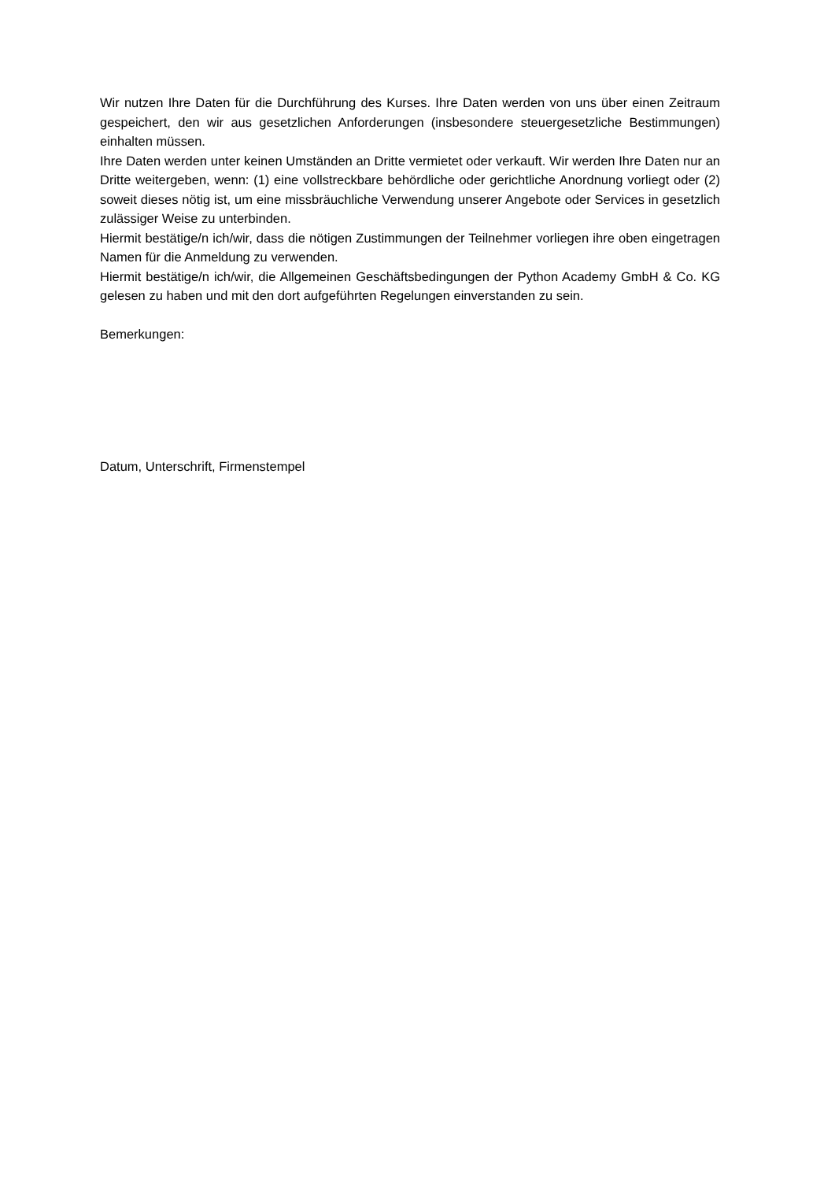Wir nutzen Ihre Daten für die Durchführung des Kurses. Ihre Daten werden von uns über einen Zeitraum gespeichert, den wir aus gesetzlichen Anforderungen (insbesondere steuergesetzliche Bestimmungen) einhalten müssen.
Ihre Daten werden unter keinen Umständen an Dritte vermietet oder verkauft. Wir werden Ihre Daten nur an Dritte weitergeben, wenn: (1) eine vollstreckbare behördliche oder gerichtliche Anordnung vorliegt oder (2) soweit dieses nötig ist, um eine missbräuchliche Verwendung unserer Angebote oder Services in gesetzlich zulässiger Weise zu unterbinden.
Hiermit bestätige/n ich/wir, dass die nötigen Zustimmungen der Teilnehmer vorliegen ihre oben eingetragen Namen für die Anmeldung zu verwenden.
Hiermit bestätige/n ich/wir, die Allgemeinen Geschäftsbedingungen der Python Academy GmbH & Co. KG gelesen zu haben und mit den dort aufgeführten Regelungen einverstanden zu sein.
Bemerkungen:
Datum, Unterschrift, Firmenstempel